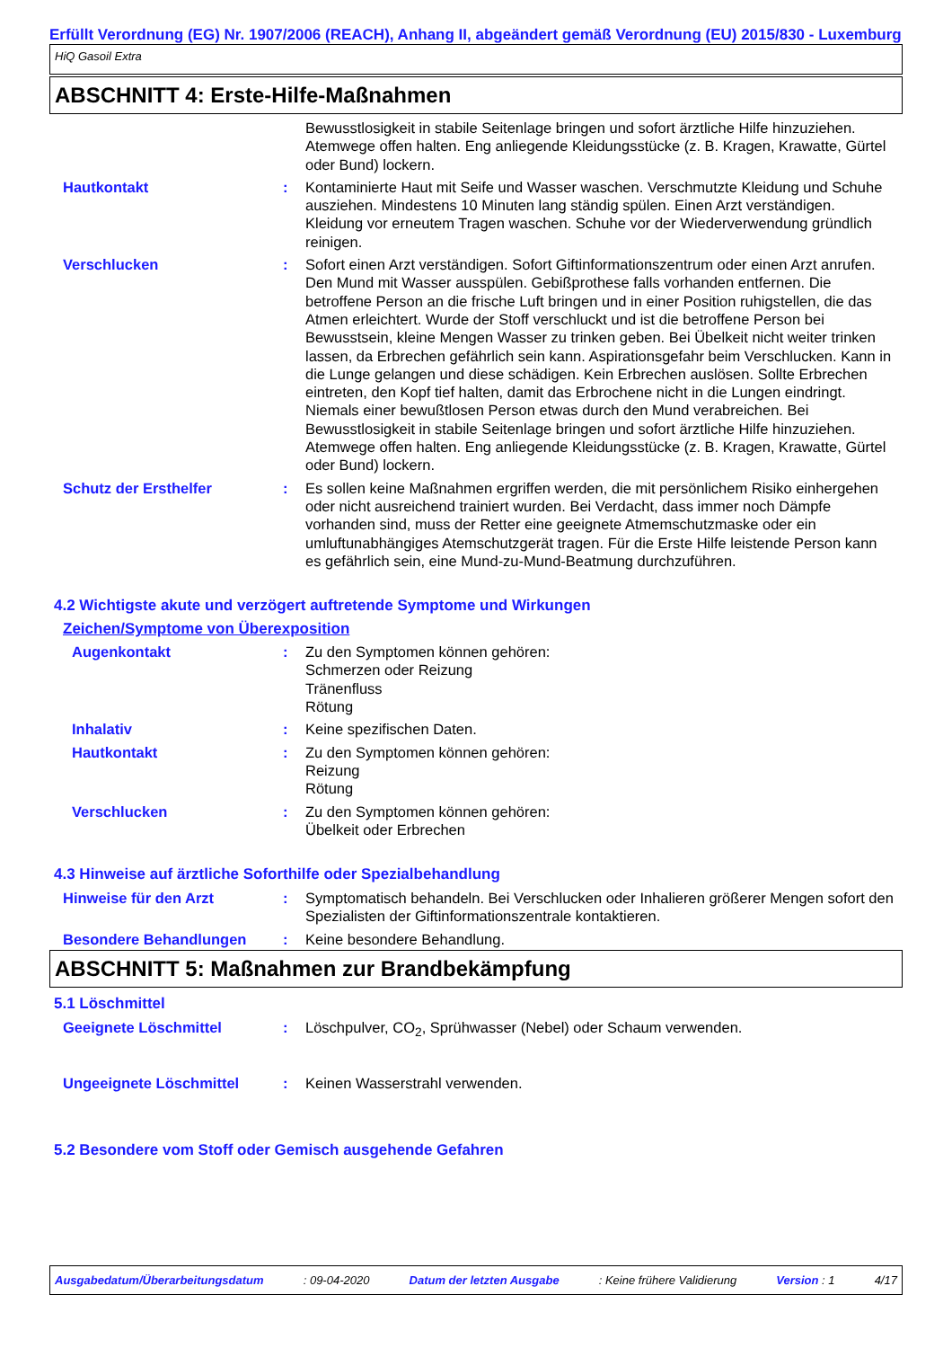Erfüllt Verordnung (EG) Nr. 1907/2006 (REACH), Anhang II, abgeändert gemäß Verordnung (EU) 2015/830 - Luxemburg
HiQ Gasoil Extra
ABSCHNITT 4: Erste-Hilfe-Maßnahmen
Bewusstlosigkeit in stabile Seitenlage bringen und sofort ärztliche Hilfe hinzuziehen. Atemwege offen halten. Eng anliegende Kleidungsstücke (z. B. Kragen, Krawatte, Gürtel oder Bund) lockern.
Hautkontakt : Kontaminierte Haut mit Seife und Wasser waschen. Verschmutzte Kleidung und Schuhe ausziehen. Mindestens 10 Minuten lang ständig spülen. Einen Arzt verständigen. Kleidung vor erneutem Tragen waschen. Schuhe vor der Wiederverwendung gründlich reinigen.
Verschlucken : Sofort einen Arzt verständigen. Sofort Giftinformationszentrum oder einen Arzt anrufen. Den Mund mit Wasser ausspülen. Gebißprothese falls vorhanden entfernen. Die betroffene Person an die frische Luft bringen und in einer Position ruhigstellen, die das Atmen erleichtert. Wurde der Stoff verschluckt und ist die betroffene Person bei Bewusstsein, kleine Mengen Wasser zu trinken geben. Bei Übelkeit nicht weiter trinken lassen, da Erbrechen gefährlich sein kann. Aspirationsgefahr beim Verschlucken. Kann in die Lunge gelangen und diese schädigen. Kein Erbrechen auslösen. Sollte Erbrechen eintreten, den Kopf tief halten, damit das Erbrochene nicht in die Lungen eindringt. Niemals einer bewußtlosen Person etwas durch den Mund verabreichen. Bei Bewusstlosigkeit in stabile Seitenlage bringen und sofort ärztliche Hilfe hinzuziehen. Atemwege offen halten. Eng anliegende Kleidungsstücke (z. B. Kragen, Krawatte, Gürtel oder Bund) lockern.
Schutz der Ersthelfer : Es sollen keine Maßnahmen ergriffen werden, die mit persönlichem Risiko einhergehen oder nicht ausreichend trainiert wurden. Bei Verdacht, dass immer noch Dämpfe vorhanden sind, muss der Retter eine geeignete Atmemschutzmaske oder ein umluftunabhängiges Atemschutzgerät tragen. Für die Erste Hilfe leistende Person kann es gefährlich sein, eine Mund-zu-Mund-Beatmung durchzuführen.
4.2 Wichtigste akute und verzögert auftretende Symptome und Wirkungen
Zeichen/Symptome von Überexposition
Augenkontakt : Zu den Symptomen können gehören:
Schmerzen oder Reizung
Tränenfluss
Rötung
Inhalativ : Keine spezifischen Daten.
Hautkontakt : Zu den Symptomen können gehören:
Reizung
Rötung
Verschlucken : Zu den Symptomen können gehören:
Übelkeit oder Erbrechen
4.3 Hinweise auf ärztliche Soforthilfe oder Spezialbehandlung
Hinweise für den Arzt : Symptomatisch behandeln. Bei Verschlucken oder Inhalieren größerer Mengen sofort den Spezialisten der Giftinformationszentrale kontaktieren.
Besondere Behandlungen : Keine besondere Behandlung.
ABSCHNITT 5: Maßnahmen zur Brandbekämpfung
5.1 Löschmittel
Geeignete Löschmittel : Löschpulver, CO<sub>2</sub>, Sprühwasser (Nebel) oder Schaum verwenden.
Ungeeignete Löschmittel : Keinen Wasserstrahl verwenden.
5.2 Besondere vom Stoff oder Gemisch ausgehende Gefahren
Ausgabedatum/Überarbeitungsdatum: 09-04-2020 Datum der letzten Ausgabe: Keine frühere Validierung Version : 1 4/17